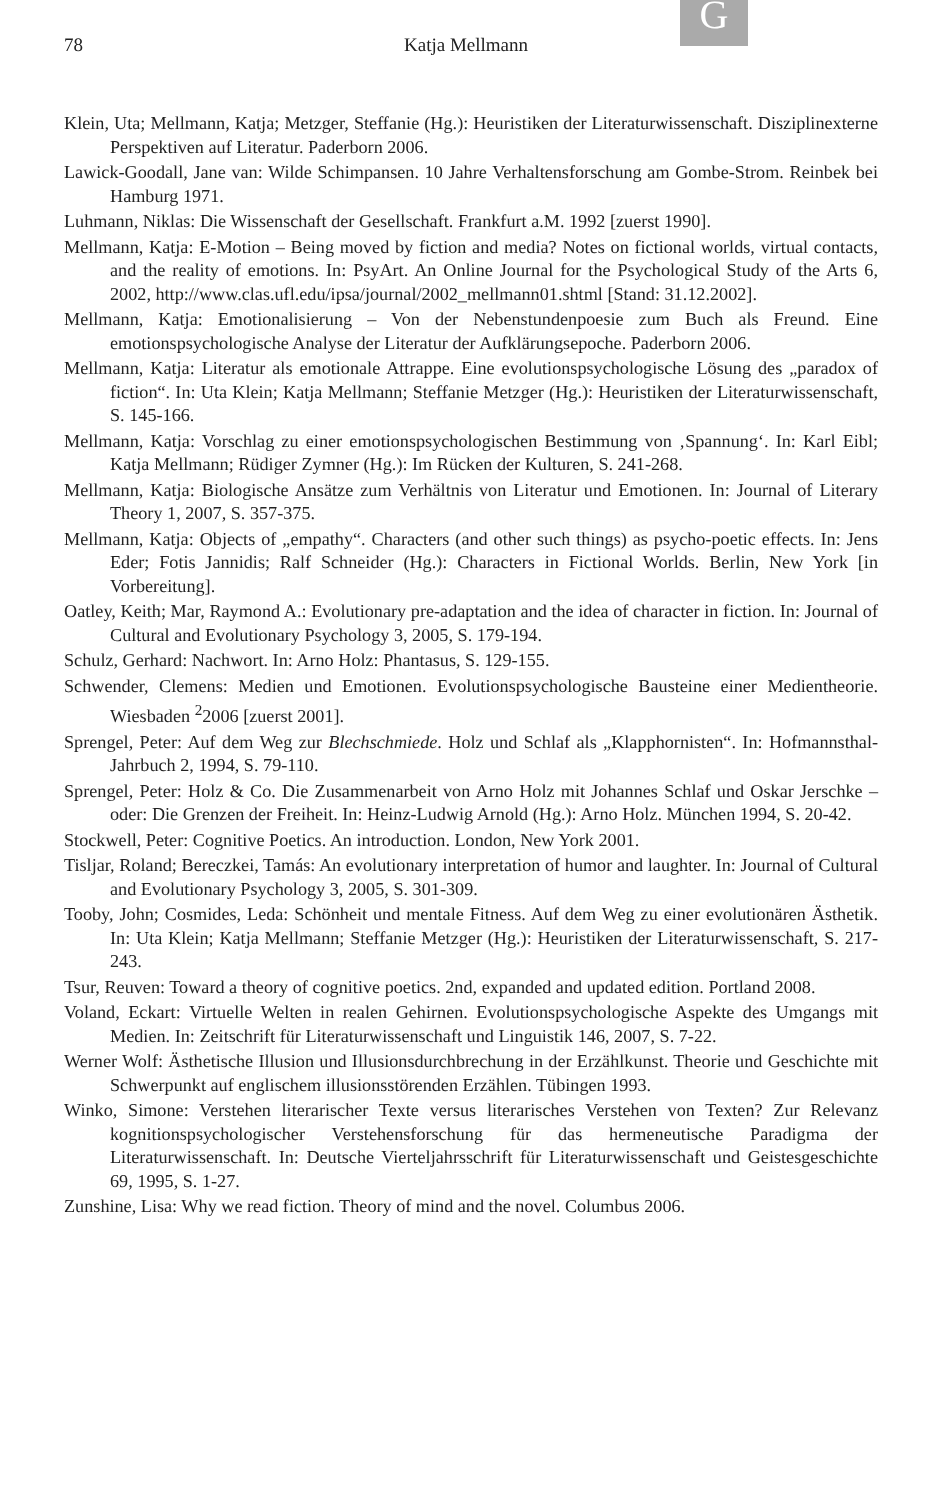G
78 Katja Mellmann
Klein, Uta; Mellmann, Katja; Metzger, Steffanie (Hg.): Heuristiken der Literaturwissenschaft. Disziplinexterne Perspektiven auf Literatur. Paderborn 2006.
Lawick-Goodall, Jane van: Wilde Schimpansen. 10 Jahre Verhaltensforschung am Gombe-Strom. Reinbek bei Hamburg 1971.
Luhmann, Niklas: Die Wissenschaft der Gesellschaft. Frankfurt a.M. 1992 [zuerst 1990].
Mellmann, Katja: E-Motion – Being moved by fiction and media? Notes on fictional worlds, virtual contacts, and the reality of emotions. In: PsyArt. An Online Journal for the Psychological Study of the Arts 6, 2002, http://www.clas.ufl.edu/ipsa/journal/2002_mellmann01.shtml [Stand: 31.12.2002].
Mellmann, Katja: Emotionalisierung – Von der Nebenstundenpoesie zum Buch als Freund. Eine emotionspsychologische Analyse der Literatur der Aufklärungsepoche. Paderborn 2006.
Mellmann, Katja: Literatur als emotionale Attrappe. Eine evolutionspsychologische Lösung des „paradox of fiction“. In: Uta Klein; Katja Mellmann; Steffanie Metzger (Hg.): Heuristiken der Literaturwissenschaft, S. 145-166.
Mellmann, Katja: Vorschlag zu einer emotionspsychologischen Bestimmung von ‚Spannung‘. In: Karl Eibl; Katja Mellmann; Rüdiger Zymner (Hg.): Im Rücken der Kulturen, S. 241-268.
Mellmann, Katja: Biologische Ansätze zum Verhältnis von Literatur und Emotionen. In: Journal of Literary Theory 1, 2007, S. 357-375.
Mellmann, Katja: Objects of „empathy“. Characters (and other such things) as psycho-poetic effects. In: Jens Eder; Fotis Jannidis; Ralf Schneider (Hg.): Characters in Fictional Worlds. Berlin, New York [in Vorbereitung].
Oatley, Keith; Mar, Raymond A.: Evolutionary pre-adaptation and the idea of character in fiction. In: Journal of Cultural and Evolutionary Psychology 3, 2005, S. 179-194.
Schulz, Gerhard: Nachwort. In: Arno Holz: Phantasus, S. 129-155.
Schwender, Clemens: Medien und Emotionen. Evolutionspsychologische Bausteine einer Medientheorie. Wiesbaden <sup>2</sup>2006 [zuerst 2001].
Sprengel, Peter: Auf dem Weg zur Blechschmiede. Holz und Schlaf als „Klapphornisten“. In: Hofmannsthal-Jahrbuch 2, 1994, S. 79-110.
Sprengel, Peter: Holz & Co. Die Zusammenarbeit von Arno Holz mit Johannes Schlaf und Oskar Jerschke – oder: Die Grenzen der Freiheit. In: Heinz-Ludwig Arnold (Hg.): Arno Holz. München 1994, S. 20-42.
Stockwell, Peter: Cognitive Poetics. An introduction. London, New York 2001.
Tisljar, Roland; Bereczkei, Tamás: An evolutionary interpretation of humor and laughter. In: Journal of Cultural and Evolutionary Psychology 3, 2005, S. 301-309.
Tooby, John; Cosmides, Leda: Schönheit und mentale Fitness. Auf dem Weg zu einer evolutionären Ästhetik. In: Uta Klein; Katja Mellmann; Steffanie Metzger (Hg.): Heuristiken der Literaturwissenschaft, S. 217-243.
Tsur, Reuven: Toward a theory of cognitive poetics. 2nd, expanded and updated edition. Portland 2008.
Voland, Eckart: Virtuelle Welten in realen Gehirnen. Evolutionspsychologische Aspekte des Umgangs mit Medien. In: Zeitschrift für Literaturwissenschaft und Linguistik 146, 2007, S. 7-22.
Werner Wolf: Ästhetische Illusion und Illusionsdurchbrechung in der Erzählkunst. Theorie und Geschichte mit Schwerpunkt auf englischem illusionsstörenden Erzählen. Tübingen 1993.
Winko, Simone: Verstehen literarischer Texte versus literarisches Verstehen von Texten? Zur Relevanz kognitionspsychologischer Verstehensforschung für das hermeneutische Paradigma der Literaturwissenschaft. In: Deutsche Vierteljahrsschrift für Literaturwissenschaft und Geistesgeschichte 69, 1995, S. 1-27.
Zunshine, Lisa: Why we read fiction. Theory of mind and the novel. Columbus 2006.